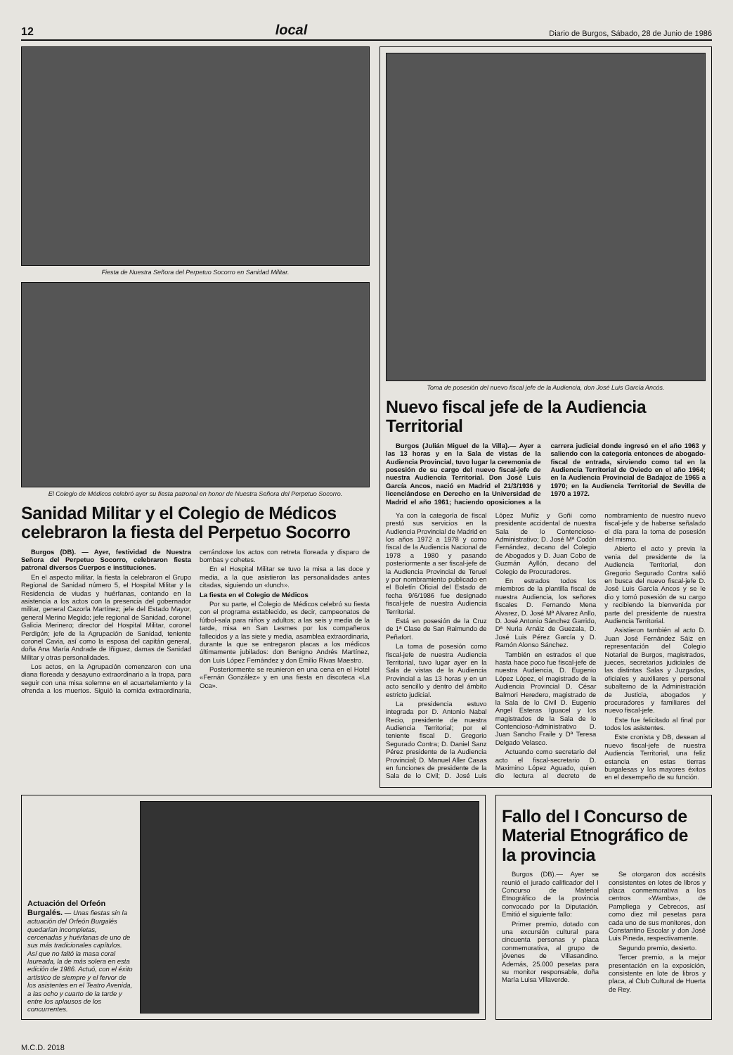12 local Diario de Burgos, Sábado, 28 de Junio de 1986
Fiesta de Nuestra Señora del Perpetuo Socorro en Sanidad Militar.
El Colegio de Médicos celebró ayer su fiesta patronal en honor de Nuestra Señora del Perpetuo Socorro.
Sanidad Militar y el Colegio de Médicos celebraron la fiesta del Perpetuo Socorro
Burgos (DB). — Ayer, festividad de Nuestra Señora del Perpetuo Socorro, celebraron fiesta patronal diversos Cuerpos e instituciones.
En el aspecto militar, la fiesta la celebraron el Grupo Regional de Sanidad número 5, el Hospital Militar y la Residencia de viudas y huérfanas, contando en la asistencia a los actos con la presencia del gobernador militar, general Cazorla Martínez; jefe del Estado Mayor, general Merino Megido; jefe regional de Sanidad, coronel Galicia Merinero; director del Hospital Militar, coronel Perdigón; jefe de la Agrupación de Sanidad, teniente coronel Cavia, así como la esposa del capitán general, doña Ana María Andrade de Iñiguez, damas de Sanidad Militar y otras personalidades.
Los actos, en la Agrupación comenzaron con una diana floreada y desayuno extraordinario a la tropa, para seguir con una misa solemne en el acuartelamiento y la ofrenda a los muertos. Siguió la comida extraordinaria, cerrándose los actos con retreta floreada y disparo de bombas y cohetes.
En el Hospital Militar se tuvo la misa a las doce y media, a la que asistieron las personalidades antes citadas, siguiendo un «lunch».
La fiesta en el Colegio de Médicos
Por su parte, el Colegio de Médicos celebró su fiesta con el programa establecido, es decir, campeonatos de fútbol-sala para niños y adultos; a las seis y media de la tarde, misa en San Lesmes por los compañeros fallecidos y a las siete y media, asamblea extraordinaria, durante la que se entregaron placas a los médicos últimamente jubilados: don Benigno Andrés Martínez, don Luis López Fernández y don Emilio Rivas Maestro.
Posteriormente se reunieron en una cena en el Hotel «Fernán González» y en una fiesta en discoteca «La Oca».
Toma de posesión del nuevo fiscal jefe de la Audiencia, don José Luis García Ancós.
Nuevo fiscal jefe de la Audiencia Territorial
Burgos (Julián Miguel de la Villa).— Ayer a las 13 horas y en la Sala de vistas de la Audiencia Provincial, tuvo lugar la ceremonia de posesión de su cargo del nuevo fiscal-jefe de nuestra Audiencia Territorial. Don José Luis García Ancos, nació en Madrid el 21/3/1936 y licenciándose en Derecho en la Universidad de Madrid el año 1961; haciendo oposiciones a la carrera judicial donde ingresó en el año 1963 y saliendo con la categoría entonces de abogado-fiscal de entrada, sirviendo como tal en la Audiencia Territorial de Oviedo en el año 1964; en la Audiencia Provincial de Badajoz de 1965 a 1970; en la Audiencia Territorial de Sevilla de 1970 a 1972.
Ya con la categoría de fiscal prestó sus servicios en la Audiencia Provincial de Madrid en los años 1972 a 1978 y como fiscal de la Audiencia Nacional de 1978 a 1980 y pasando posteriormente a ser fiscal-jefe de la Audiencia Provincial de Teruel y por nombramiento publicado en el Boletín Oficial del Estado de fecha 9/6/1986 fue designado fiscal-jefe de nuestra Audiencia Territorial.
Está en posesión de la Cruz de 1ª Clase de San Raimundo de Peñafort.
La toma de posesión como fiscal-jefe de nuestra Audiencia Territorial, tuvo lugar ayer en la Sala de vistas de la Audiencia Provincial a las 13 horas y en un acto sencillo y dentro del ámbito estricto judicial.
La presidencia estuvo integrada por D. Antonio Nabal Recio, presidente de nuestra Audiencia Territorial; por el teniente fiscal D. Gregorio Segurado Contra; D. Daniel Sanz Pérez presidente de la Audiencia Provincial; D. Manuel Aller Casas en funciones de presidente de la Sala de lo Civil; D. José Luis López Muñiz y Goñi como presidente accidental de nuestra Sala de lo Contencioso-Administrativo; D. José Mª Codón Fernández, decano del Colegio de Abogados y D. Juan Cobo de Guzmán Ayllón, decano del Colegio de Procuradores.
En estrados todos los miembros de la plantilla fiscal de nuestra Audiencia, los señores fiscales D. Fernando Mena Alvarez, D. José Mª Alvarez Anllo, D. José Antonio Sánchez Garrido, Dª Nuria Arnáiz de Guezala, D. José Luis Pérez García y D. Ramón Alonso Sánchez.
También en estrados el que hasta hace poco fue fiscal-jefe de nuestra Audiencia, D. Eugenio López López, el magistrado de la Audiencia Provincial D. César Balmori Heredero, magistrado de la Sala de lo Civil D. Eugenio Angel Esteras Iguacel y los magistrados de la Sala de lo Contencioso-Administrativo D. Juan Sancho Fraile y Dª Teresa Delgado Velasco.
Actuando como secretario del acto el fiscal-secretario D. Maximino López Aguado, quien dio lectura al decreto de nombramiento de nuestro nuevo fiscal-jefe y de haberse señalado el día para la toma de posesión del mismo.
Abierto el acto y previa la venia del presidente de la Audiencia Territorial, don Gregorio Segurado Contra salió en busca del nuevo fiscal-jefe D. José Luis García Ancos y se le dio y tomó posesión de su cargo y recibiendo la bienvenida por parte del presidente de nuestra Audiencia Territorial.
Asistieron también al acto D. Juan José Fernández Sáiz en representación del Colegio Notarial de Burgos, magistrados, jueces, secretarios judiciales de las distintas Salas y Juzgados, oficiales y auxiliares y personal subalterno de la Administración de Justicia, abogados y procuradores y familiares del nuevo fiscal-jefe.
Este fue felicitado al final por todos los asistentes.
Este cronista y DB, desean al nuevo fiscal-jefe de nuestra Audiencia Territorial, una feliz estancia en estas tierras burgalesas y los mayores éxitos en el desempeño de su función.
Actuación del Orfeón Burgalés. — Unas fiestas sin la actuación del Orfeón Burgalés quedarían incompletas, cercenadas y huérfanas de uno de sus más tradicionales capítulos. Así que no faltó la masa coral laureada, la de más solera en esta edición de 1986. Actuó, con el éxito artístico de siempre y el fervor de los asistentes en el Teatro Avenida, a las ocho y cuarto de la tarde y entre los aplausos de los concurrentes.
Fallo del I Concurso de Material Etnográfico de la provincia
Burgos (DB).— Ayer se reunió el jurado calificador del I Concurso de Material Etnográfico de la provincia convocado por la Diputación. Emitió el siguiente fallo:
Primer premio, dotado con una excursión cultural para cincuenta personas y placa conmemorativa, al grupo de jóvenes de Villasandino. Además, 25.000 pesetas para su monitor responsable, doña María Luisa Villaverde.
Se otorgaron dos accésits consistentes en lotes de libros y placa conmemorativa a los centros «Wamba», de Pampliega y Cebrecos, así como diez mil pesetas para cada uno de sus monitores, don Constantino Escolar y don José Luis Pineda, respectivamente.
Segundo premio, desierto.
Tercer premio, a la mejor presentación en la exposición, consistente en lote de libros y placa, al Club Cultural de Huerta de Rey.
M.C.D. 2018